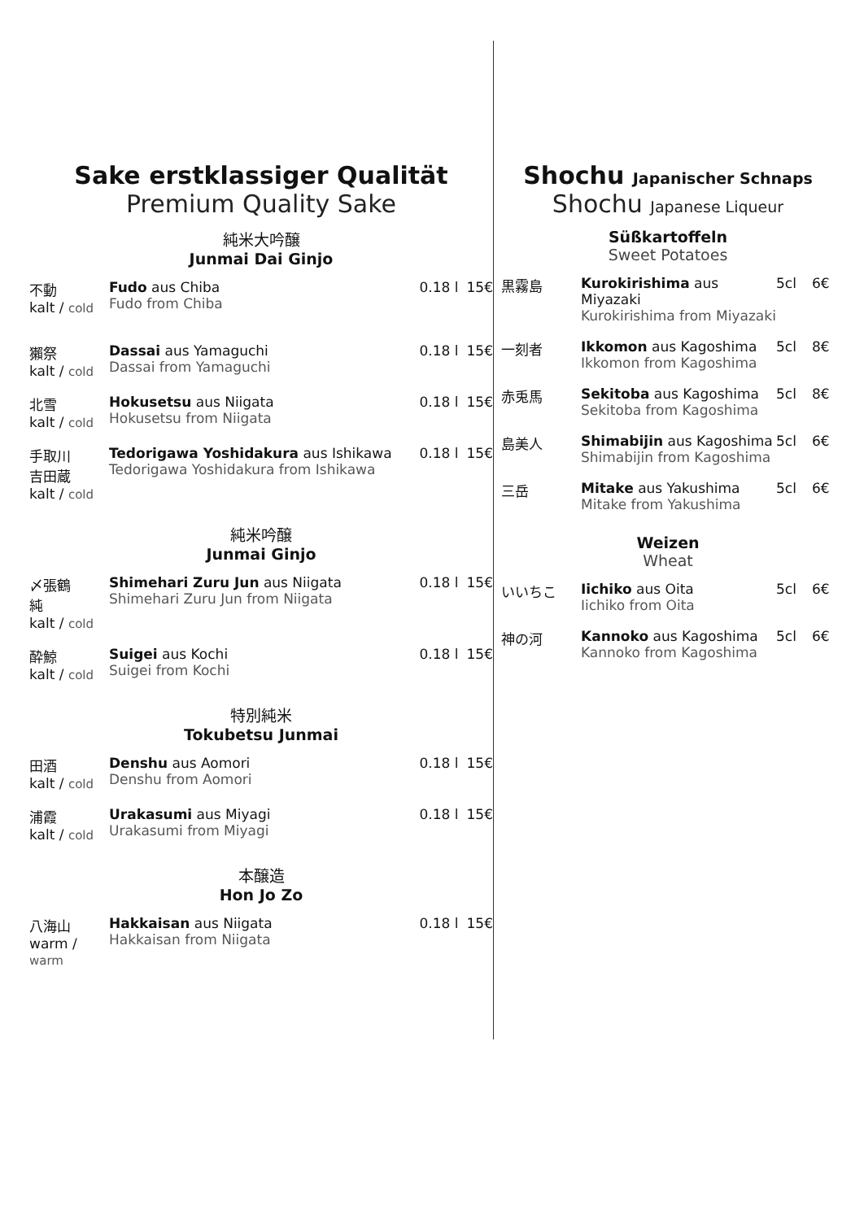Sake erstklassiger Qualität
Premium Quality Sake
純米大吟醸
Junmai Dai Ginjo
| 不動 kalt / cold | Fudo aus Chiba Fudo from Chiba | 0.18 l | 15€ |
| 獺祭 kalt / cold | Dassai aus Yamaguchi Dassai from Yamaguchi | 0.18 l | 15€ |
| 北雪 kalt / cold | Hokusetsu aus Niigata Hokusetsu from Niigata | 0.18 l | 15€ |
| 手取川 吉田蔵 kalt / cold | Tedorigawa Yoshidakura aus Ishikawa Tedorigawa Yoshidakura from Ishikawa | 0.18 l | 15€ |
純米吟醸
Junmai Ginjo
| 〆張鶴 純 kalt / cold | Shimehari Zuru Jun aus Niigata Shimehari Zuru Jun from Niigata | 0.18 l | 15€ |
| 酔鯨 kalt / cold | Suigei aus Kochi Suigei from Kochi | 0.18 l | 15€ |
特別純米
Tokubetsu Junmai
| 田酒 kalt / cold | Denshu aus Aomori Denshu from Aomori | 0.18 l | 15€ |
| 浦霞 kalt / cold | Urakasumi aus Miyagi Urakasumi from Miyagi | 0.18 l | 15€ |
本醸造
Hon Jo Zo
| 八海山 warm / warm | Hakkaisan aus Niigata Hakkaisan from Niigata | 0.18 l | 15€ |
Shochu Japanischer Schnaps
Shochu Japanese Liqueur
Süßkartoffeln
Sweet Potatoes
| 黒霧島 | Kurokirishima aus Miyazaki Kurokirishima from Miyazaki | 5cl | 6€ |
| 一刻者 | Ikkomon aus Kagoshima Ikkomon from Kagoshima | 5cl | 8€ |
| 赤兎馬 | Sekitoba aus Kagoshima Sekitoba from Kagoshima | 5cl | 8€ |
| 島美人 | Shimabijin aus Kagoshima Shimabijin from Kagoshima | 5cl | 6€ |
| 三岳 | Mitake aus Yakushima Mitake from Yakushima | 5cl | 6€ |
Weizen
Wheat
| いいちこ | Iichiko aus Oita Iichiko from Oita | 5cl | 6€ |
| 神の河 | Kannoko aus Kagoshima Kannoko from Kagoshima | 5cl | 6€ |